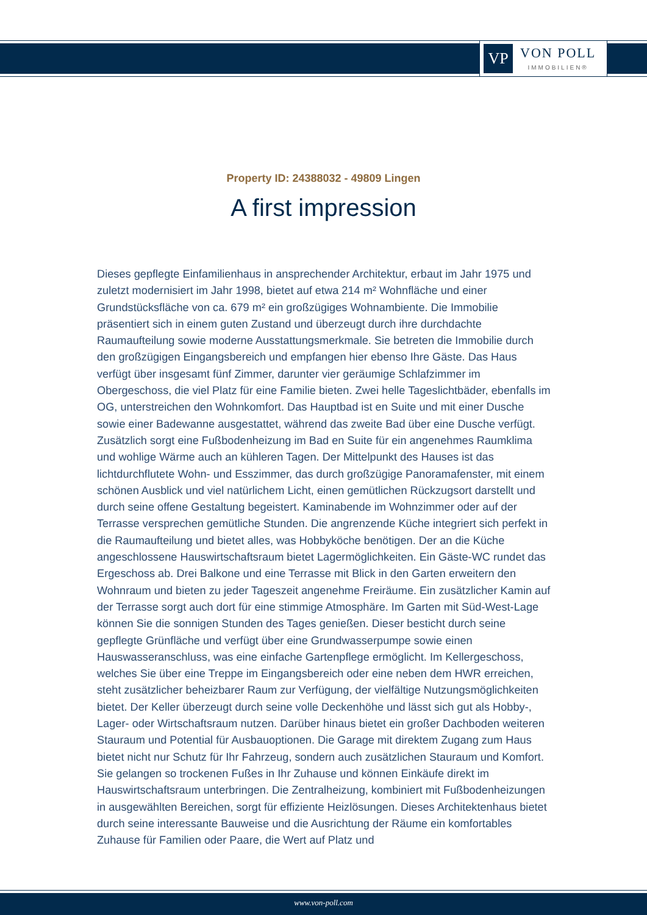VP
VON POLL
IMMOBILIEN®
Property ID: 24388032 - 49809 Lingen
A first impression
Dieses gepflegte Einfamilienhaus in ansprechender Architektur, erbaut im Jahr 1975 und zuletzt modernisiert im Jahr 1998, bietet auf etwa 214 m² Wohnfläche und einer Grundstücksfläche von ca. 679 m² ein großzügiges Wohnambiente. Die Immobilie präsentiert sich in einem guten Zustand und überzeugt durch ihre durchdachte Raumaufteilung sowie moderne Ausstattungsmerkmale. Sie betreten die Immobilie durch den großzügigen Eingangsbereich und empfangen hier ebenso Ihre Gäste. Das Haus verfügt über insgesamt fünf Zimmer, darunter vier geräumige Schlafzimmer im Obergeschoss, die viel Platz für eine Familie bieten. Zwei helle Tageslichtbäder, ebenfalls im OG, unterstreichen den Wohnkomfort. Das Hauptbad ist en Suite und mit einer Dusche sowie einer Badewanne ausgestattet, während das zweite Bad über eine Dusche verfügt. Zusätzlich sorgt eine Fußbodenheizung im Bad en Suite für ein angenehmes Raumklima und wohlige Wärme auch an kühleren Tagen. Der Mittelpunkt des Hauses ist das lichtdurchflutete Wohn- und Esszimmer, das durch großzügige Panoramafenster, mit einem schönen Ausblick und viel natürlichem Licht, einen gemütlichen Rückzugsort darstellt und durch seine offene Gestaltung begeistert. Kaminabende im Wohnzimmer oder auf der Terrasse versprechen gemütliche Stunden. Die angrenzende Küche integriert sich perfekt in die Raumaufteilung und bietet alles, was Hobbyköche benötigen. Der an die Küche angeschlossene Hauswirtschaftsraum bietet Lagermöglichkeiten. Ein Gäste-WC rundet das Ergeschoss ab. Drei Balkone und eine Terrasse mit Blick in den Garten erweitern den Wohnraum und bieten zu jeder Tageszeit angenehme Freiräume. Ein zusätzlicher Kamin auf der Terrasse sorgt auch dort für eine stimmige Atmosphäre. Im Garten mit Süd-West-Lage können Sie die sonnigen Stunden des Tages genießen. Dieser besticht durch seine gepflegte Grünfläche und verfügt über eine Grundwasserpumpe sowie einen Hauswasseranschluss, was eine einfache Gartenpflege ermöglicht. Im Kellergeschoss, welches Sie über eine Treppe im Eingangsbereich oder eine neben dem HWR erreichen, steht zusätzlicher beheizbarer Raum zur Verfügung, der vielfältige Nutzungsmöglichkeiten bietet. Der Keller überzeugt durch seine volle Deckenhöhe und lässt sich gut als Hobby-, Lager- oder Wirtschaftsraum nutzen. Darüber hinaus bietet ein großer Dachboden weiteren Stauraum und Potential für Ausbauoptionen. Die Garage mit direktem Zugang zum Haus bietet nicht nur Schutz für Ihr Fahrzeug, sondern auch zusätzlichen Stauraum und Komfort. Sie gelangen so trockenen Fußes in Ihr Zuhause und können Einkäufe direkt im Hauswirtschaftsraum unterbringen. Die Zentralheizung, kombiniert mit Fußbodenheizungen in ausgewählten Bereichen, sorgt für effiziente Heizlösungen. Dieses Architektenhaus bietet durch seine interessante Bauweise und die Ausrichtung der Räume ein komfortables Zuhause für Familien oder Paare, die Wert auf Platz und
www.von-poll.com